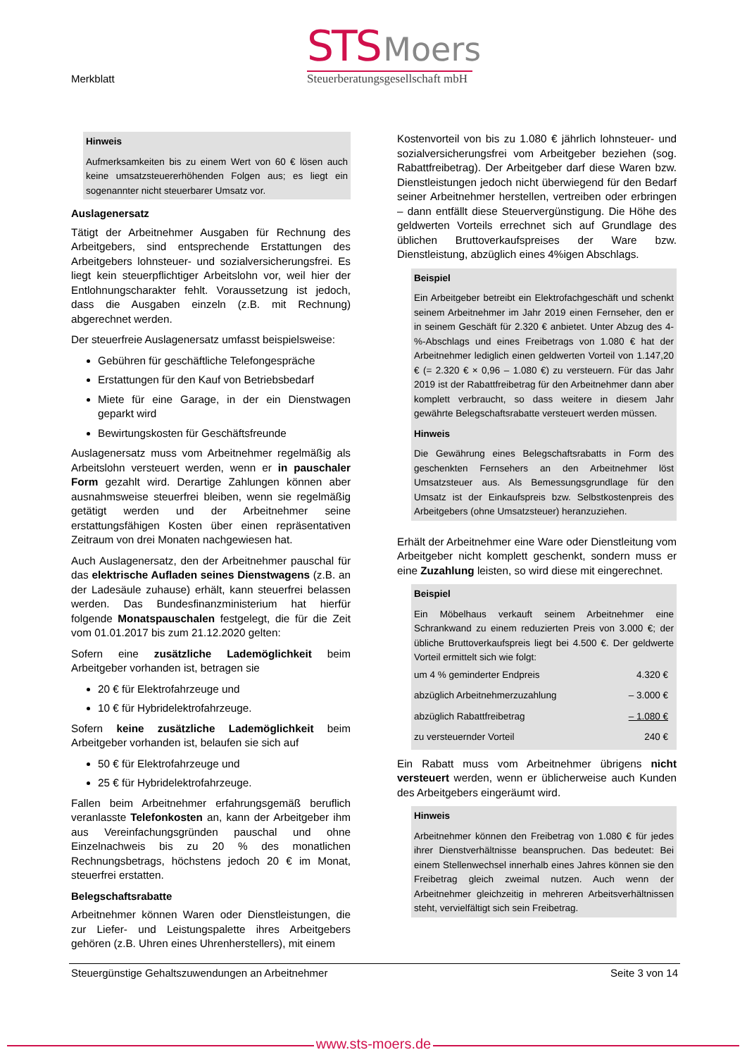Merkblatt
STS Moers
Steuerberatungsgesellschaft mbH
Hinweis
Aufmerksamkeiten bis zu einem Wert von 60 € lösen auch keine umsatzsteuererhöhenden Folgen aus; es liegt ein sogenannter nicht steuerbarer Umsatz vor.
Auslagenersatz
Tätigt der Arbeitnehmer Ausgaben für Rechnung des Arbeitgebers, sind entsprechende Erstattungen des Arbeitgebers lohnsteuer- und sozialversicherungsfrei. Es liegt kein steuerpflichtiger Arbeitslohn vor, weil hier der Entlohnungscharakter fehlt. Voraussetzung ist jedoch, dass die Ausgaben einzeln (z.B. mit Rechnung) abgerechnet werden.
Der steuerfreie Auslagenersatz umfasst beispielsweise:
Gebühren für geschäftliche Telefongespräche
Erstattungen für den Kauf von Betriebsbedarf
Miete für eine Garage, in der ein Dienstwagen geparkt wird
Bewirtungskosten für Geschäftsfreunde
Auslagenersatz muss vom Arbeitnehmer regelmäßig als Arbeitslohn versteuert werden, wenn er in pauschaler Form gezahlt wird. Derartige Zahlungen können aber ausnahmsweise steuerfrei bleiben, wenn sie regelmäßig getätigt werden und der Arbeitnehmer seine erstattungsfähigen Kosten über einen repräsentativen Zeitraum von drei Monaten nachgewiesen hat.
Auch Auslagenersatz, den der Arbeitnehmer pauschal für das elektrische Aufladen seines Dienstwagens (z.B. an der Ladesäule zuhause) erhält, kann steuerfrei belassen werden. Das Bundesfinanzministerium hat hierfür folgende Monatspauschalen festgelegt, die für die Zeit vom 01.01.2017 bis zum 21.12.2020 gelten:
Sofern eine zusätzliche Lademöglichkeit beim Arbeitgeber vorhanden ist, betragen sie
20 € für Elektrofahrzeuge und
10 € für Hybridelektrofahrzeuge.
Sofern keine zusätzliche Lademöglichkeit beim Arbeitgeber vorhanden ist, belaufen sie sich auf
50 € für Elektrofahrzeuge und
25 € für Hybridelektrofahrzeuge.
Fallen beim Arbeitnehmer erfahrungsgemäß beruflich veranlasste Telefonkosten an, kann der Arbeitgeber ihm aus Vereinfachungsgründen pauschal und ohne Einzelnachweis bis zu 20 % des monatlichen Rechnungsbetrags, höchstens jedoch 20 € im Monat, steuerfrei erstatten.
Belegschaftsrabatte
Arbeitnehmer können Waren oder Dienstleistungen, die zur Liefer- und Leistungspalette ihres Arbeitgebers gehören (z.B. Uhren eines Uhrenherstellers), mit einem
Kostenvorteil von bis zu 1.080 € jährlich lohnsteuer- und sozialversicherungsfrei vom Arbeitgeber beziehen (sog. Rabattfreibetrag). Der Arbeitgeber darf diese Waren bzw. Dienstleistungen jedoch nicht überwiegend für den Bedarf seiner Arbeitnehmer herstellen, vertreiben oder erbringen – dann entfällt diese Steuervergünstigung. Die Höhe des geldwerten Vorteils errechnet sich auf Grundlage des üblichen Bruttoverkaufspreises der Ware bzw. Dienstleistung, abzüglich eines 4%igen Abschlags.
Beispiel
Ein Arbeitgeber betreibt ein Elektrofachgeschäft und schenkt seinem Arbeitnehmer im Jahr 2019 einen Fernseher, den er in seinem Geschäft für 2.320 € anbietet. Unter Abzug des 4-%-Abschlags und eines Freibetrags von 1.080 € hat der Arbeitnehmer lediglich einen geldwerten Vorteil von 1.147,20 € (= 2.320 € × 0,96 – 1.080 €) zu versteuern. Für das Jahr 2019 ist der Rabattfreibetrag für den Arbeitnehmer dann aber komplett verbraucht, so dass weitere in diesem Jahr gewährte Belegschaftsrabatte versteuert werden müssen.
Hinweis
Die Gewährung eines Belegschaftsrabatts in Form des geschenkten Fernsehers an den Arbeitnehmer löst Umsatzsteuer aus. Als Bemessungsgrundlage für den Umsatz ist der Einkaufspreis bzw. Selbstkostenpreis des Arbeitgebers (ohne Umsatzsteuer) heranzuziehen.
Erhält der Arbeitnehmer eine Ware oder Dienstleitung vom Arbeitgeber nicht komplett geschenkt, sondern muss er eine Zuzahlung leisten, so wird diese mit eingerechnet.
Beispiel
Ein Möbelhaus verkauft seinem Arbeitnehmer eine Schrankwand zu einem reduzierten Preis von 3.000 €; der übliche Bruttoverkaufspreis liegt bei 4.500 €. Der geldwerte Vorteil ermittelt sich wie folgt:
| um 4 % geminderter Endpreis | 4.320 € |
| abzüglich Arbeitnehmerzuzahlung | – 3.000 € |
| abzüglich Rabattfreibetrag | – 1.080 € |
| zu versteuernder Vorteil | 240 € |
Ein Rabatt muss vom Arbeitnehmer übrigens nicht versteuert werden, wenn er üblicherweise auch Kunden des Arbeitgebers eingeräumt wird.
Hinweis
Arbeitnehmer können den Freibetrag von 1.080 € für jedes ihrer Dienstverhältnisse beanspruchen. Das bedeutet: Bei einem Stellenwechsel innerhalb eines Jahres können sie den Freibetrag gleich zweimal nutzen. Auch wenn der Arbeitnehmer gleichzeitig in mehreren Arbeitsverhältnissen steht, vervielfältigt sich sein Freibetrag.
Steuergünstige Gehaltszuwendungen an Arbeitnehmer Seite 3 von 14
www.sts-moers.de